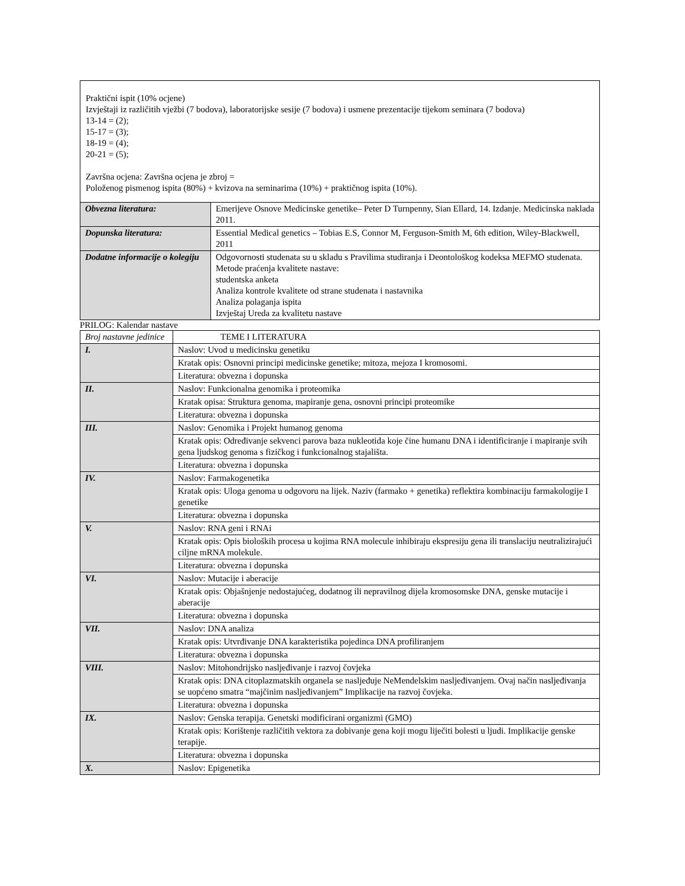| Praktični ispit (10% ocjene) Izvještaji iz različitih vježbi (7 bodova), laboratorijske sesije (7 bodova) i usmene prezentacije tijekom seminara (7 bodova) 13-14 = (2); 15-17 = (3); 18-19 = (4); 20-21 = (5); Završna ocjena: Završna ocjena je zbroj = Položenog pismenog ispita (80%) + kvizova na seminarima (10%) + praktičnog ispita (10%). | |
| Obvezna literatura: | Emerijeve Osnove Medicinske genetike– Peter D Turnpenny, Sian Ellard, 14. Izdanje. Medicinska naklada 2011. |
| Dopunska literatura: | Essential Medical genetics – Tobias E.S, Connor M, Ferguson-Smith M, 6th edition, Wiley-Blackwell, 2011 |
| Dodatne informacije o kolegiju | Odgovornosti studenata su u skladu s Pravilima studiranja i Deontološkog kodeksa MEFMO studenata. Metode praćenja kvalitete nastave: studentska anketa Analiza kontrole kvalitete od strane studenata i nastavnika Analiza polaganja ispita Izvještaj Ureda za kvalitetu nastave |
PRILOG: Kalendar nastave
| Broj nastavne jedinice | TEME I LITERATURA |
| I. | Naslov: Uvod u medicinsku genetiku |
| | Kratak opis: Osnovni principi medicinske genetike; mitoza, mejoza I kromosomi. |
| | Literatura: obvezna i dopunska |
| II. | Naslov: Funkcionalna genomika i proteomika |
| | Kratak opisa: Struktura genoma, mapiranje gena, osnovni principi proteomike |
| | Literatura: obvezna i dopunska |
| III. | Naslov: Genomika i Projekt humanog genoma |
| | Kratak opis: Određivanje sekvenci parova baza nukleotida koje čine humanu DNA i identificiranje i mapiranje svih gena ljudskog genoma s fizičkog i funkcionalnog stajališta. |
| | Literatura: obvezna i dopunska |
| IV. | Naslov: Farmakogenetika |
| | Kratak opis: Uloga genoma u odgovoru na lijek. Naziv (farmako + genetika) reflektira kombinaciju farmakologije I genetike |
| | Literatura: obvezna i dopunska |
| V. | Naslov: RNA geni i RNAi |
| | Kratak opis: Opis bioloških procesa u kojima RNA molecule inhibiraju ekspresiju gena ili translaciju neutralizirajući ciljne mRNA molekule. |
| | Literatura: obvezna i dopunska |
| VI. | Naslov: Mutacije i aberacije |
| | Kratak opis: Objašnjenje nedostajućeg, dodatnog ili nepravilnog dijela kromosomske DNA, genske mutacije i aberacije |
| | Literatura: obvezna i dopunska |
| VII. | Naslov: DNA analiza |
| | Kratak opis: Utvrđivanje DNA karakteristika pojedinca DNA profiliranjem |
| | Literatura: obvezna i dopunska |
| VIII. | Naslov: Mitohondrijsko nasljeđivanje i razvoj čovjeka |
| | Kratak opis: DNA citoplazmatskih organela se nasljeđuje NeMendelskim nasljeđivanjem. Ovaj način nasljeđivanja se uopćeno smatra “majčinim nasljeđivanjem” Implikacije na razvoj čovjeka. |
| | Literatura: obvezna i dopunska |
| IX. | Naslov: Genska terapija. Genetski modificirani organizmi (GMO) |
| | Kratak opis: Korištenje različitih vektora za dobivanje gena koji mogu liječiti bolesti u ljudi. Implikacije genske terapije. |
| | Literatura: obvezna i dopunska |
| X. | Naslov: Epigenetika |